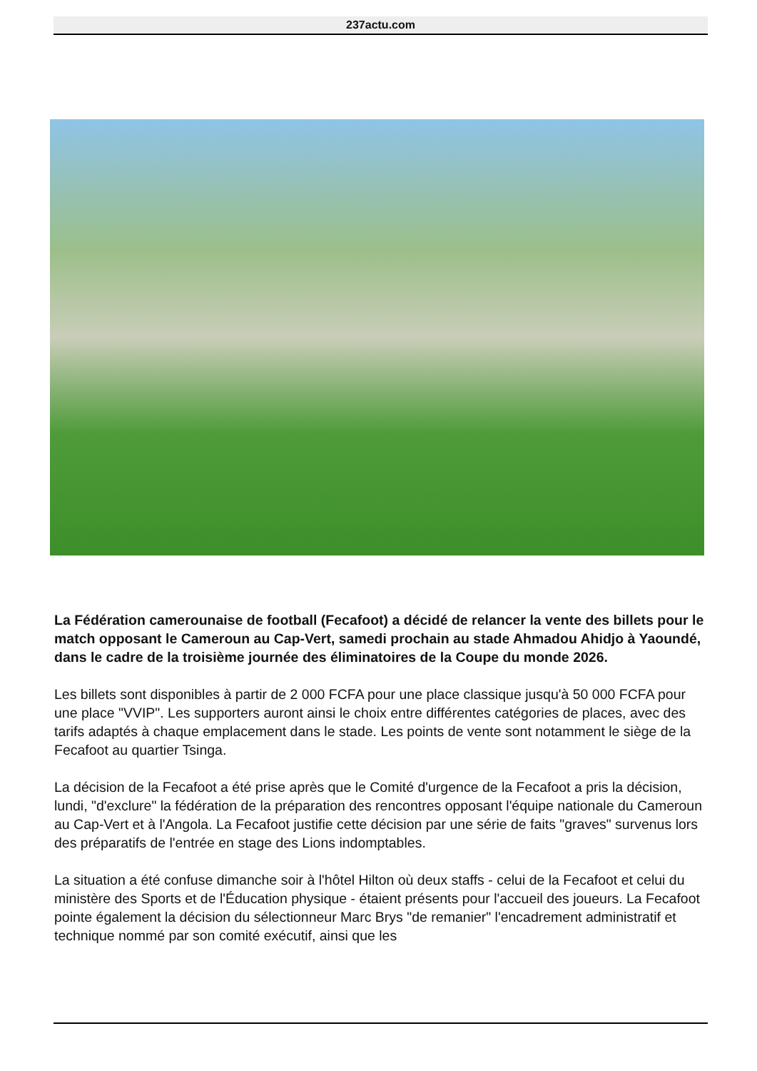237actu.com
La Fédération camerounaise de football (Fecafoot) a décidé de relancer la vente des billets pour le match opposant le Cameroun au Cap-Vert, samedi prochain au stade Ahmadou Ahidjo à Yaoundé, dans le cadre de la troisième journée des éliminatoires de la Coupe du monde 2026.
Les billets sont disponibles à partir de 2 000 FCFA pour une place classique jusqu'à 50 000 FCFA pour une place "VVIP". Les supporters auront ainsi le choix entre différentes catégories de places, avec des tarifs adaptés à chaque emplacement dans le stade. Les points de vente sont notamment le siège de la Fecafoot au quartier Tsinga.
La décision de la Fecafoot a été prise après que le Comité d'urgence de la Fecafoot a pris la décision, lundi, "d'exclure" la fédération de la préparation des rencontres opposant l'équipe nationale du Cameroun au Cap-Vert et à l'Angola. La Fecafoot justifie cette décision par une série de faits "graves" survenus lors des préparatifs de l'entrée en stage des Lions indomptables.
La situation a été confuse dimanche soir à l'hôtel Hilton où deux staffs - celui de la Fecafoot et celui du ministère des Sports et de l'Éducation physique - étaient présents pour l'accueil des joueurs. La Fecafoot pointe également la décision du sélectionneur Marc Brys "de remanier" l'encadrement administratif et technique nommé par son comité exécutif, ainsi que les